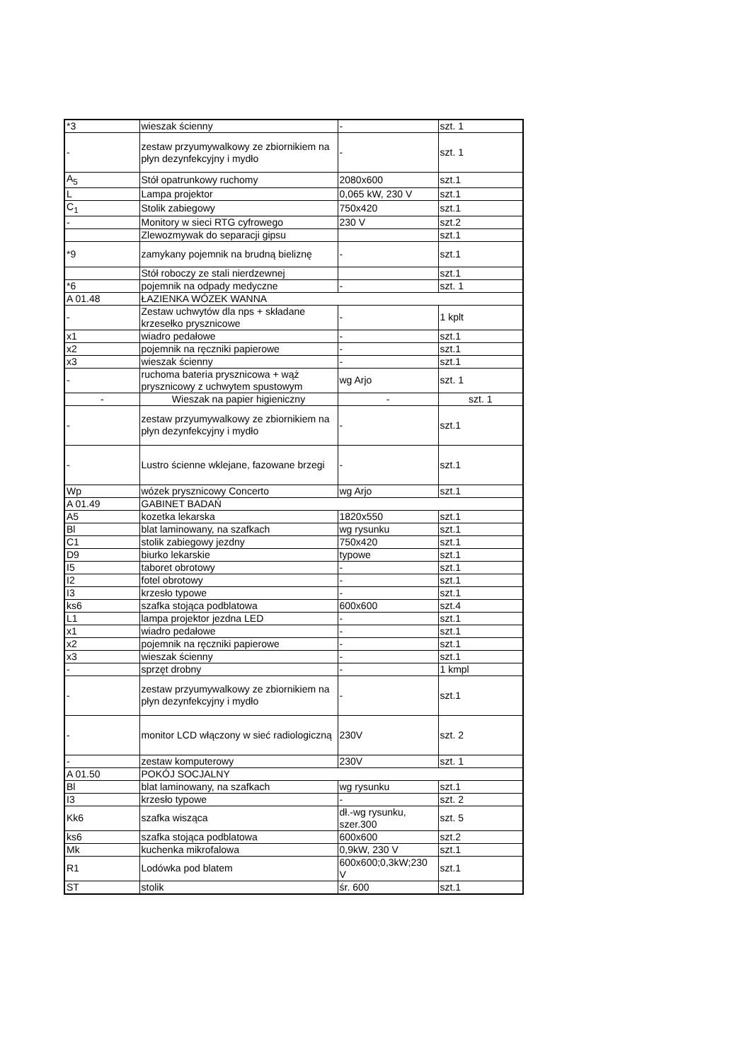| *3 | wieszak ścienny | - | szt. 1 |
| - | zestaw przyumywalkowy ze zbiornikiem na płyn dezynfekcyjny i mydło | - | szt. 1 |
| A<sub>5</sub> | Stół opatrunkowy ruchomy | 2080x600 | szt.1 |
| L | Lampa projektor | 0,065 kW, 230 V | szt.1 |
| C<sub>1</sub> | Stolik zabiegowy | 750x420 | szt.1 |
| - | Monitory w sieci RTG cyfrowego | 230 V | szt.2 |
| | Zlewozmywak do separacji gipsu | | szt.1 |
| *9 | zamykany pojemnik na brudną bieliznę | - | szt.1 |
| | Stół roboczy ze stali nierdzewnej | | szt.1 |
| *6 | pojemnik na odpady medyczne | - | szt. 1 |
| A 01.48 | ŁAZIENKA WÓZEK WANNA | | |
| - | Zestaw uchwytów dla nps + składane krzesełko prysznicowe | - | 1 kplt |
| x1 | wiadro pedałowe | - | szt.1 |
| x2 | pojemnik na ręczniki papierowe | - | szt.1 |
| x3 | wieszak ścienny | - | szt.1 |
| - | ruchoma bateria prysznicowa + wąż prysznicowy z uchwytem spustowym | wg Arjo | szt. 1 |
| - | Wieszak na papier higieniczny | - | szt. 1 |
| - | zestaw przyumywalkowy ze zbiornikiem na płyn dezynfekcyjny i mydło | - | szt.1 |
| - | Lustro ścienne wklejane, fazowane brzegi | - | szt.1 |
| Wp | wózek prysznicowy Concerto | wg Arjo | szt.1 |
| A 01.49 | GABINET BADAŃ | | |
| A5 | kozetka lekarska | 1820x550 | szt.1 |
| Bl | blat laminowany, na szafkach | wg rysunku | szt.1 |
| C1 | stolik zabiegowy jezdny | 750x420 | szt.1 |
| D9 | biurko lekarskie | typowe | szt.1 |
| I5 | taboret obrotowy | - | szt.1 |
| I2 | fotel obrotowy | - | szt.1 |
| I3 | krzesło typowe | - | szt.1 |
| ks6 | szafka stojąca podblatowa | 600x600 | szt.4 |
| L1 | lampa projektor jezdna LED | - | szt.1 |
| x1 | wiadro pedałowe | - | szt.1 |
| x2 | pojemnik na ręczniki papierowe | - | szt.1 |
| x3 | wieszak ścienny | - | szt.1 |
| - | sprzęt drobny | - | 1 kmpl |
| - | zestaw przyumywalkowy ze zbiornikiem na płyn dezynfekcyjny i mydło | - | szt.1 |
| - | monitor LCD włączony w sieć radiologiczną | 230V | szt. 2 |
| - | zestaw komputerowy | 230V | szt. 1 |
| A 01.50 | POKÓJ SOCJALNY | | |
| Bl | blat laminowany, na szafkach | wg rysunku | szt.1 |
| I3 | krzesło typowe | - | szt. 2 |
| Kk6 | szafka wisząca | dł.-wg rysunku, szer.300 | szt. 5 |
| ks6 | szafka stojąca podblatowa | 600x600 | szt.2 |
| Mk | kuchenka mikrofalowa | 0,9kW, 230 V | szt.1 |
| R1 | Lodówka pod blatem | 600x600;0,3kW;230 V | szt.1 |
| ST | stolik | śr. 600 | szt.1 |